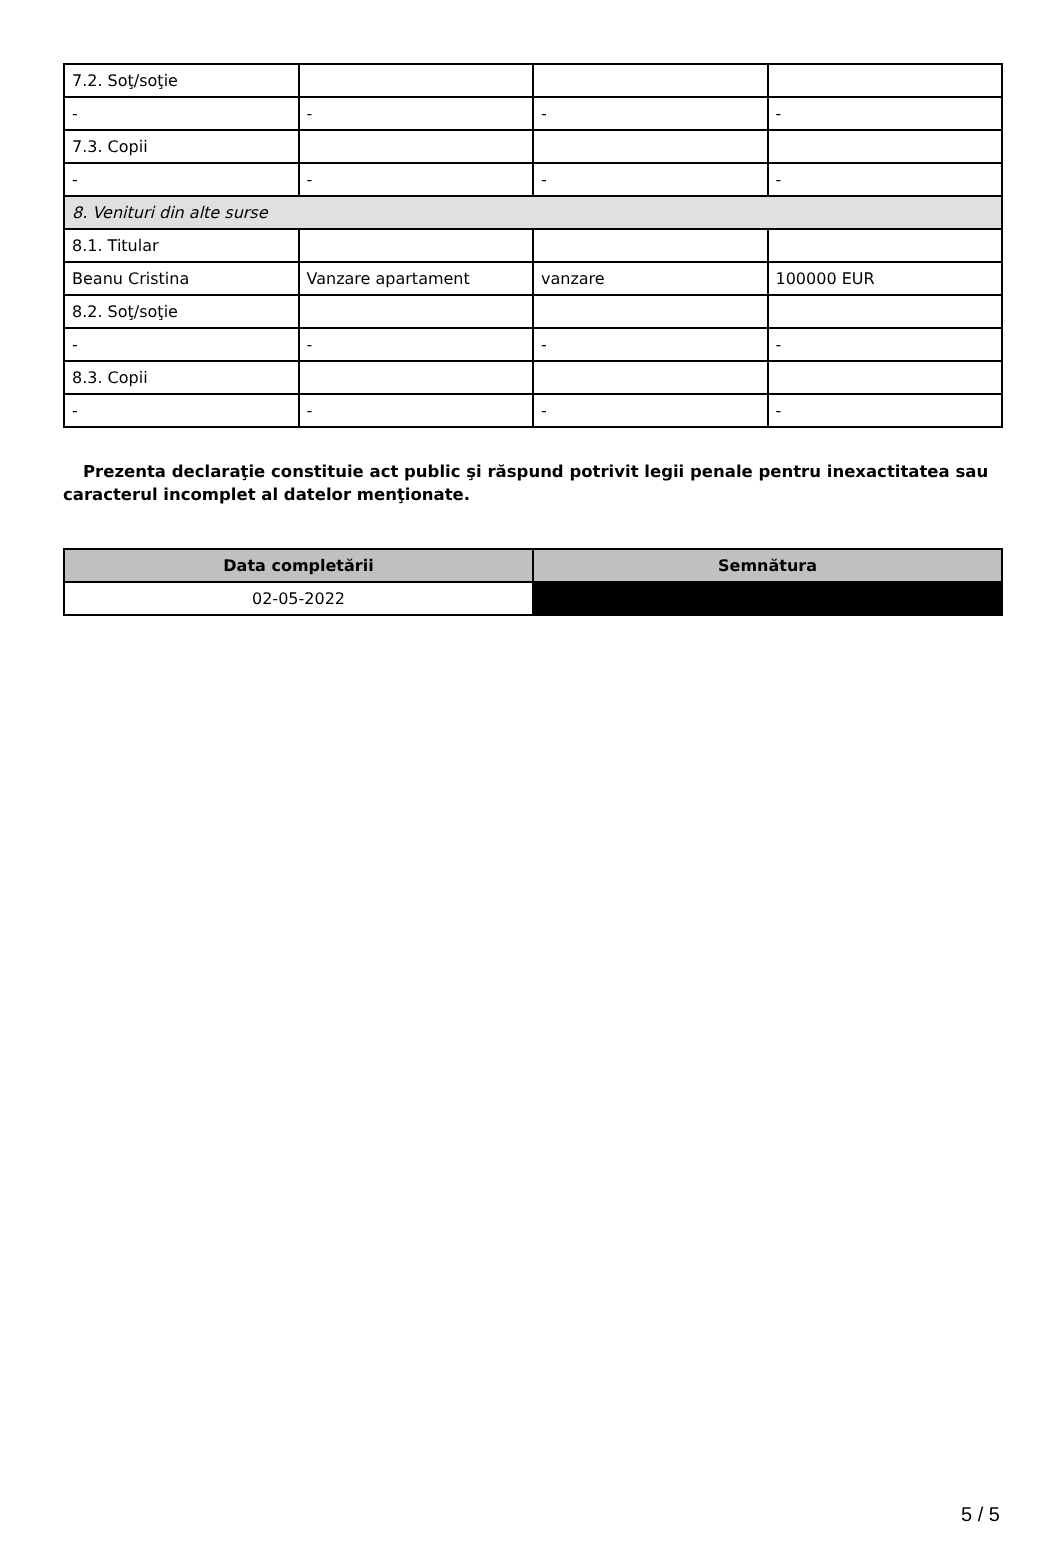| 7.2. Soţ/soţie | | | |
| - | - | - | - |
| 7.3. Copii | | | |
| - | - | - | - |
| 8. Venituri din alte surse | | | |
| 8.1. Titular | | | |
| Beanu Cristina | Vanzare apartament | vanzare | 100000 EUR |
| 8.2. Soţ/soţie | | | |
| - | - | - | - |
| 8.3. Copii | | | |
| - | - | - | - |
Prezenta declaraţie constituie act public şi răspund potrivit legii penale pentru inexactitatea sau caracterul incomplet al datelor menţionate.
| Data completării | Semnătura |
| --- | --- |
| 02-05-2022 | |
5 / 5